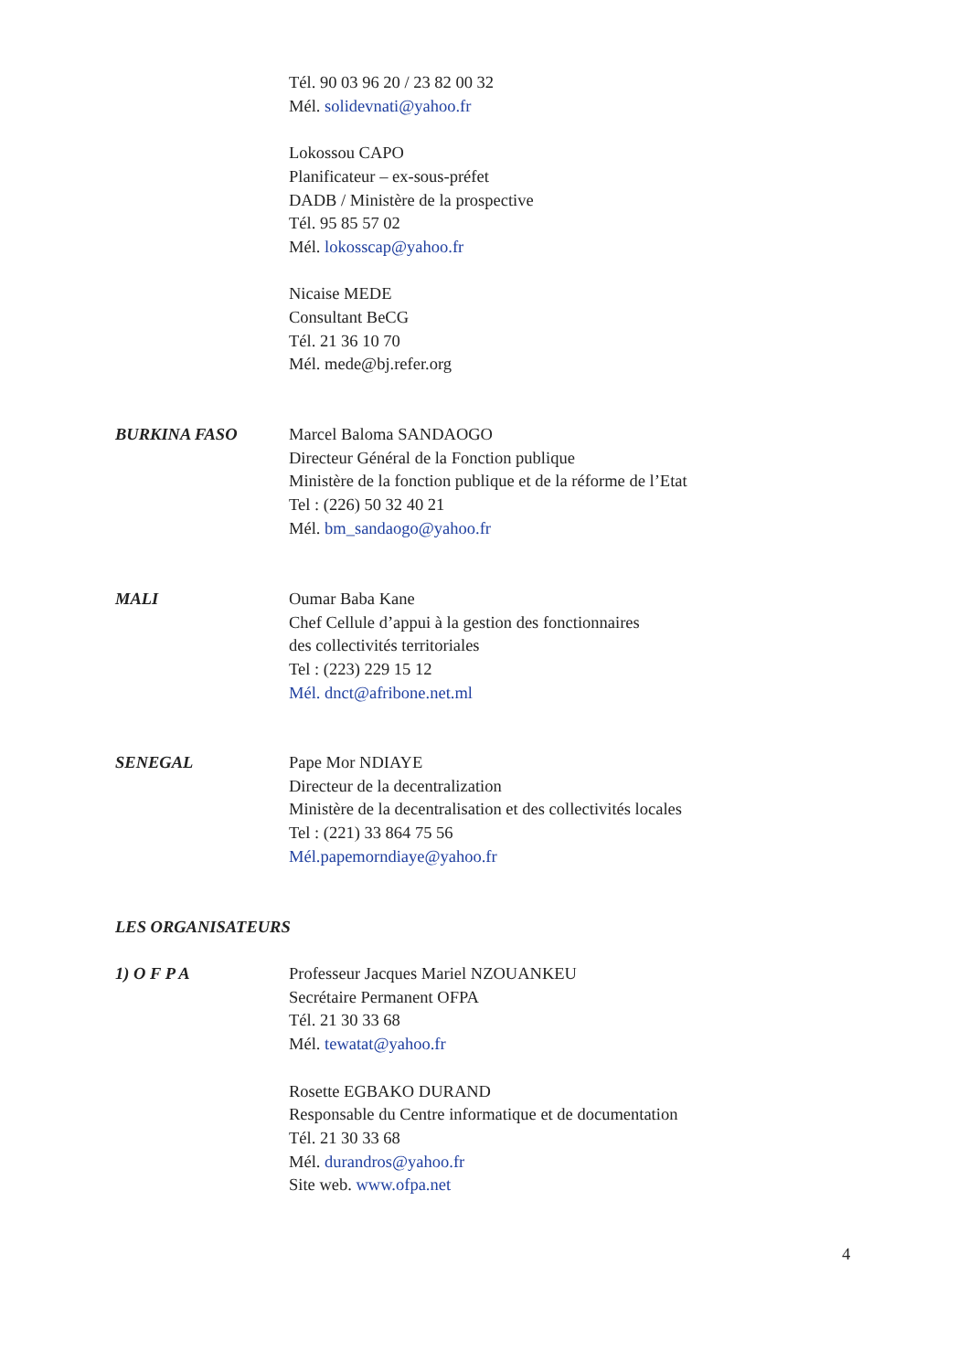Tél. 90 03 96 20 / 23 82 00 32
Mél. solidevnati@yahoo.fr
Lokossou CAPO
Planificateur – ex-sous-préfet
DADB / Ministère de la prospective
Tél. 95 85 57 02
Mél. lokosscap@yahoo.fr
Nicaise MEDE
Consultant BeCG
Tél. 21 36 10 70
Mél. mede@bj.refer.org
BURKINA FASO Marcel Baloma SANDAOGO
Directeur Général de la Fonction publique
Ministère de la fonction publique et de la réforme de l’Etat
Tel : (226) 50 32 40 21
Mél. bm_sandaogo@yahoo.fr
MALI Oumar Baba Kane
Chef Cellule d’appui à la gestion des fonctionnaires
des collectivités territoriales
Tel : (223) 229 15 12
Mél. dnct@afribone.net.ml
SENEGAL Pape Mor NDIAYE
Directeur de la decentralization
Ministère de la decentralisation et des collectivités locales
Tel : (221) 33 864 75 56
Mél.papemorndiaye@yahoo.fr
LES ORGANISATEURS
1) O F P A Professeur Jacques Mariel NZOUANKEU
Secrétaire Permanent OFPA
Tél. 21 30 33 68
Mél. tewatat@yahoo.fr
Rosette EGBAKO DURAND
Responsable du Centre informatique et de documentation
Tél. 21 30 33 68
Mél. durandros@yahoo.fr
Site web. www.ofpa.net
4